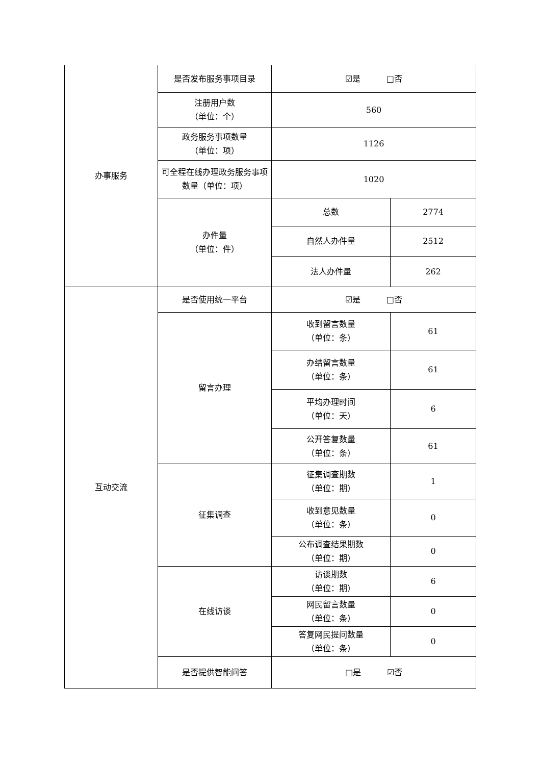| 办事服务 | 是否发布服务事项目录 | ☑是 □否 | |
| | 注册用户数 （单位：个） | 560 | |
| | 政务服务事项数量 （单位：项） | 1126 | |
| | 可全程在线办理政务服务事项数量（单位：项） | 1020 | |
| | 办件量 （单位：件） | 总数 | 2774 |
| | | 自然人办件量 | 2512 |
| | | 法人办件量 | 262 |
| 互动交流 | 是否使用统一平台 | ☑是 □否 | |
| | 留言办理 | 收到留言数量 （单位：条） | 61 |
| | | 办结留言数量 （单位：条） | 61 |
| | | 平均办理时间 （单位：天） | 6 |
| | | 公开答复数量 （单位：条） | 61 |
| | 征集调查 | 征集调查期数 （单位：期） | 1 |
| | | 收到意见数量 （单位：条） | 0 |
| | | 公布调查结果期数 （单位：期） | 0 |
| | 在线访谈 | 访谈期数 （单位：期） | 6 |
| | | 网民留言数量 （单位：条） | 0 |
| | | 答复网民提问数量 （单位：条） | 0 |
| | 是否提供智能问答 | □是 ☑否 | |